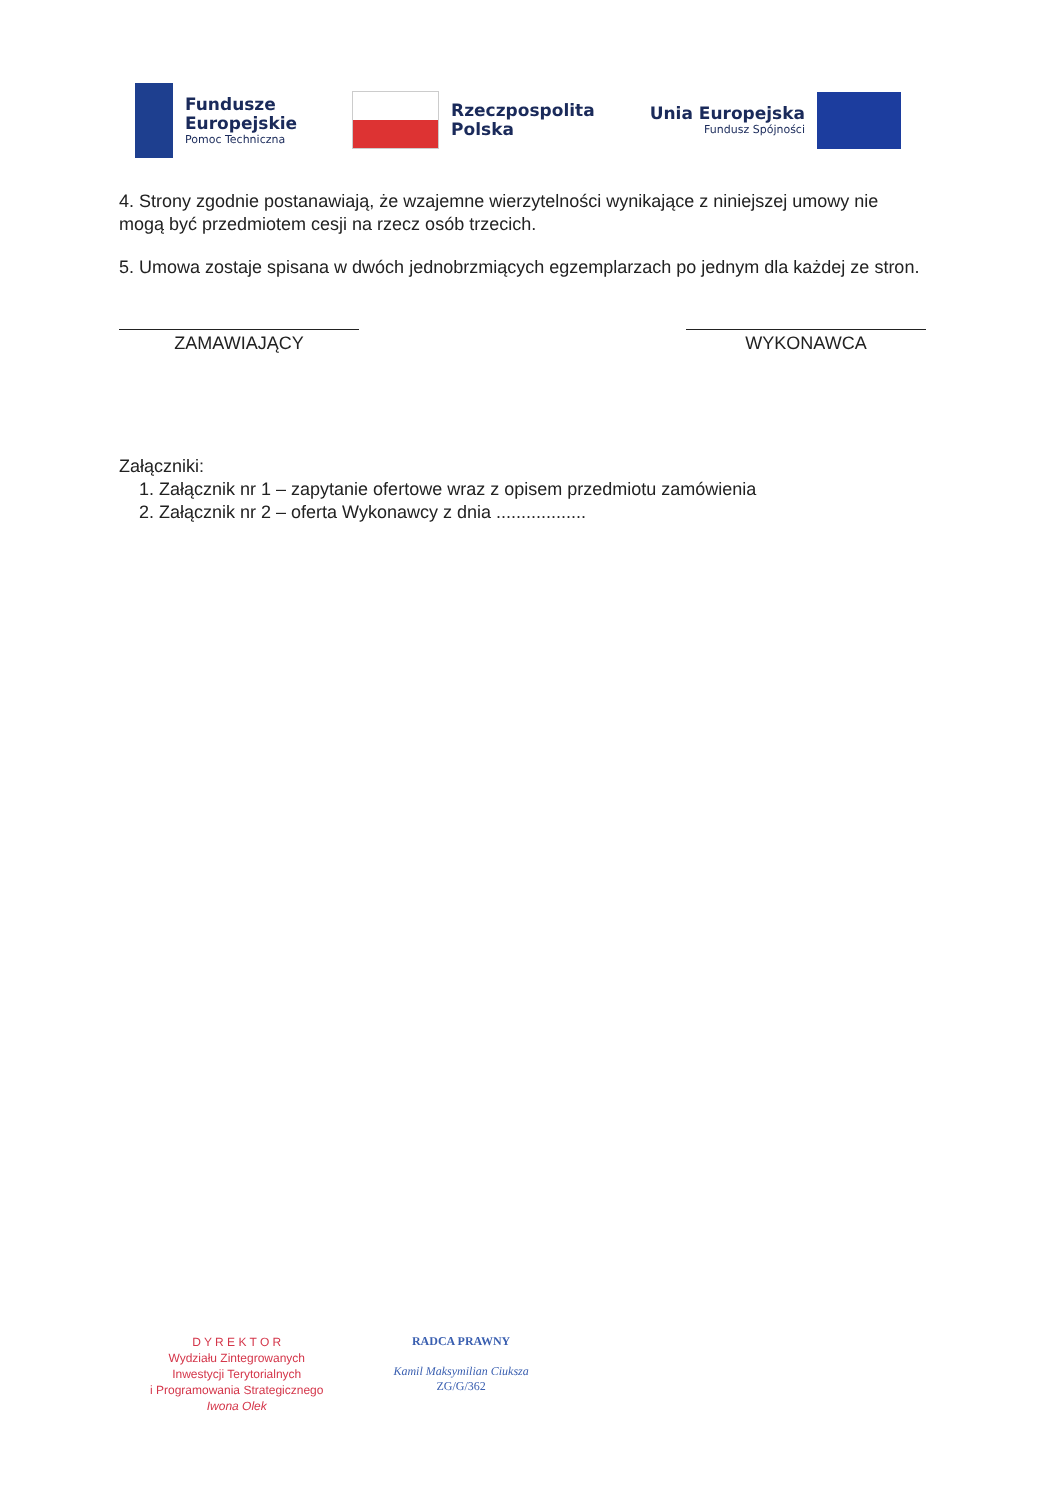Fundusze
Europejskie
Pomoc Techniczna
Rzeczpospolita
Polska
Unia Europejska
Fundusz Spójności
4. Strony zgodnie postanawiają, że wzajemne wierzytelności wynikające z niniejszej umowy nie mogą być przedmiotem cesji na rzecz osób trzecich.
5. Umowa zostaje spisana w dwóch jednobrzmiących egzemplarzach po jednym dla każdej ze stron.
ZAMAWIAJĄCY WYKONAWCA
Załączniki:
1. Załącznik nr 1 – zapytanie ofertowe wraz z opisem przedmiotu zamówienia
2. Załącznik nr 2 – oferta Wykonawcy z dnia ..................
D Y R E K T O R
Wydziału Zintegrowanych
Inwestycji Terytorialnych
i Programowania Strategicznego
Iwona Olek
RADCA PRAWNY
Kamil Maksymilian Ciuksza
ZG/G/362